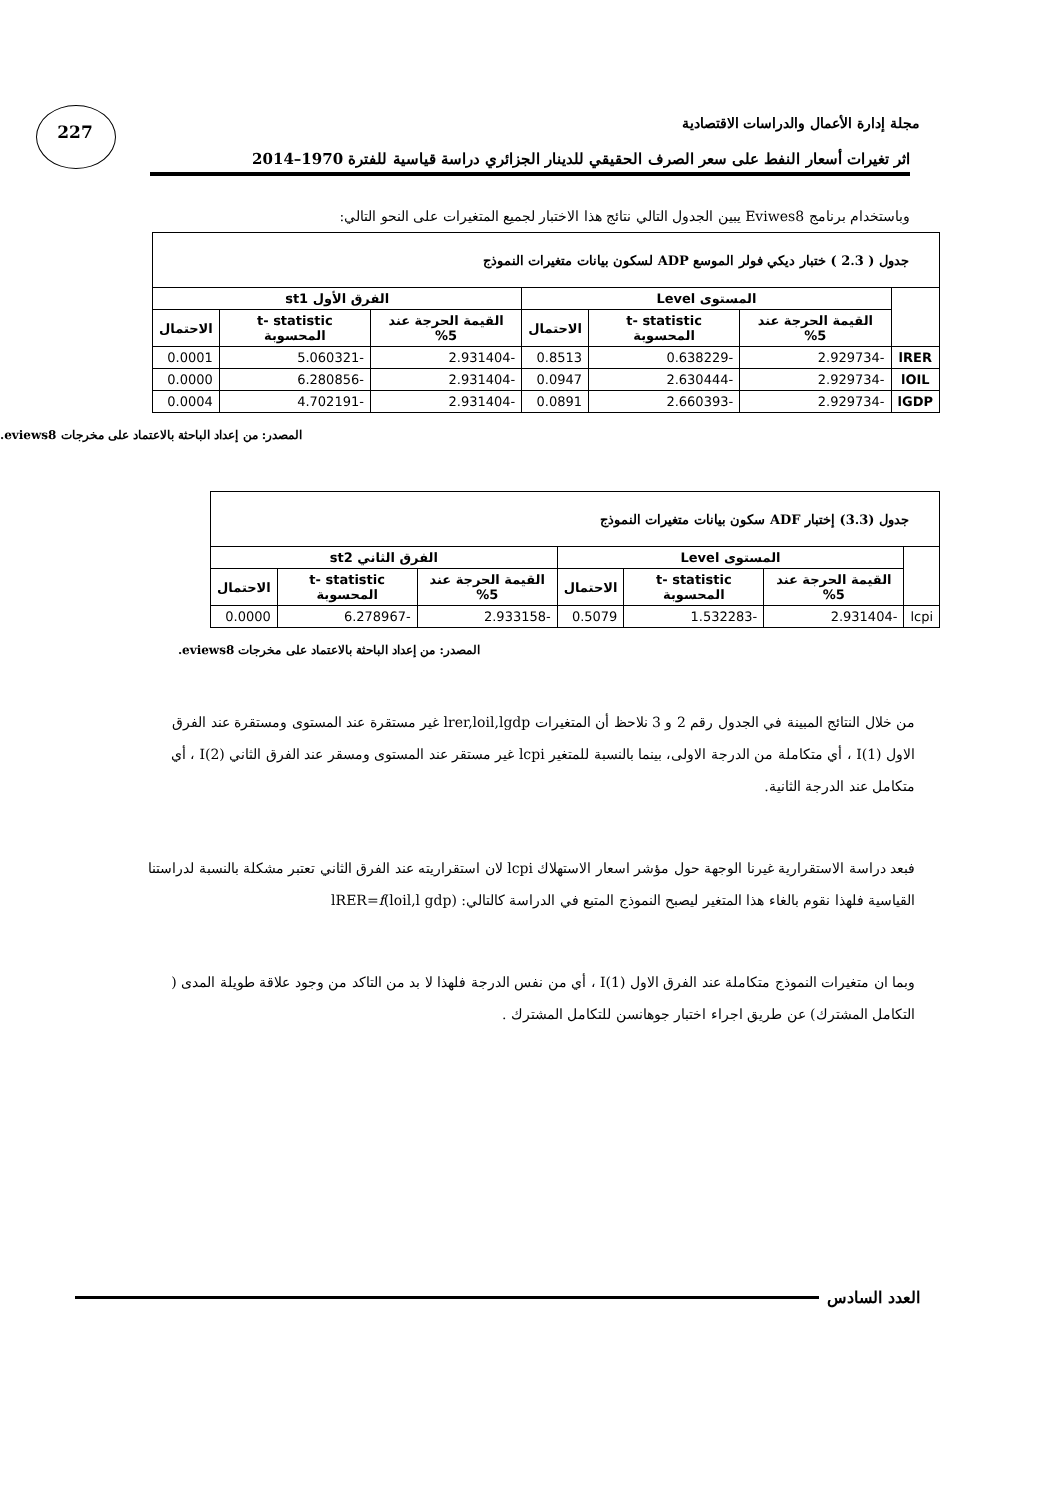227
مجلة إدارة الأعمال والدراسات الاقتصادية
اثر تغيرات أسعار النفط على سعر الصرف الحقيقي للدينار الجزائري دراسة قياسية للفترة 1970–2014
وباستخدام برنامج Eviwes8 يبين الجدول التالي نتائج هذا الاختبار لجميع المتغيرات على النحو التالي:
| جدول ( 2.3 ) ختبار ديكي فولر الموسع ADP لسكون بيانات متغيرات النموذج | | | | | | |
| --- | --- | --- | --- | --- | --- | --- |
| | المستوى Level | | | الفرق الأول st1 | | |
| | القيمة الحرجة عند 5% | t- statistic المحسوبة | الاحتمال | القيمة الحرجة عند 5% | t- statistic المحسوبة | الاحتمال |
| lRER | -2.929734 | -0.638229 | 0.8513 | -2.931404 | -5.060321 | 0.0001 |
| lOIL | -2.929734 | -2.630444 | 0.0947 | -2.931404 | -6.280856 | 0.0000 |
| lGDP | -2.929734 | -2.660393 | 0.0891 | -2.931404 | -4.702191 | 0.0004 |
المصدر: من إعداد الباحثة بالاعتماد على مخرجات eviews8.
| جدول (3.3) إختبار ADF سكون بيانات متغيرات النموذج | | | | | | |
| --- | --- | --- | --- | --- | --- | --- |
| | المستوى Level | | | الفرق الثاني st2 | | |
| | القيمة الحرجة عند 5% | t- statistic المحسوبة | الاحتمال | القيمة الحرجة عند 5% | t- statistic المحسوبة | الاحتمال |
| lcpi | -2.931404 | -1.532283 | 0.5079 | -2.933158 | -6.278967 | 0.0000 |
المصدر: من إعداد الباحثة بالاعتماد على مخرجات eviews8.
من خلال النتائج المبينة في الجدول رقم 2 و 3 نلاحظ أن المتغيرات lrer,loil,lgdp غير مستقرة عند المستوى ومستقرة عند الفرق الاول I(1) ، أي متكاملة من الدرجة الاولى، بينما بالنسبة للمتغير lcpi غير مستقر عند المستوى ومسقر عند الفرق الثاني I(2) ، أي متكامل عند الدرجة الثانية.
فبعد دراسة الاستقرارية غيرنا الوجهة حول مؤشر اسعار الاستهلاك lcpi لان استقراريته عند الفرق الثاني تعتبر مشكلة بالنسبة لدراستنا القياسية فلهذا نقوم بالغاء هذا المتغير ليصبح النموذج المتبع في الدراسة كالتالي: lRER=f(loil,l gdp)
وبما ان متغيرات النموذج متكاملة عند الفرق الاول I(1) ، أي من نفس الدرجة فلهذا لا بد من التاكد من وجود علاقة طويلة المدى ( التكامل المشترك) عن طريق اجراء اختبار جوهانسن للتكامل المشترك .
العدد السادس